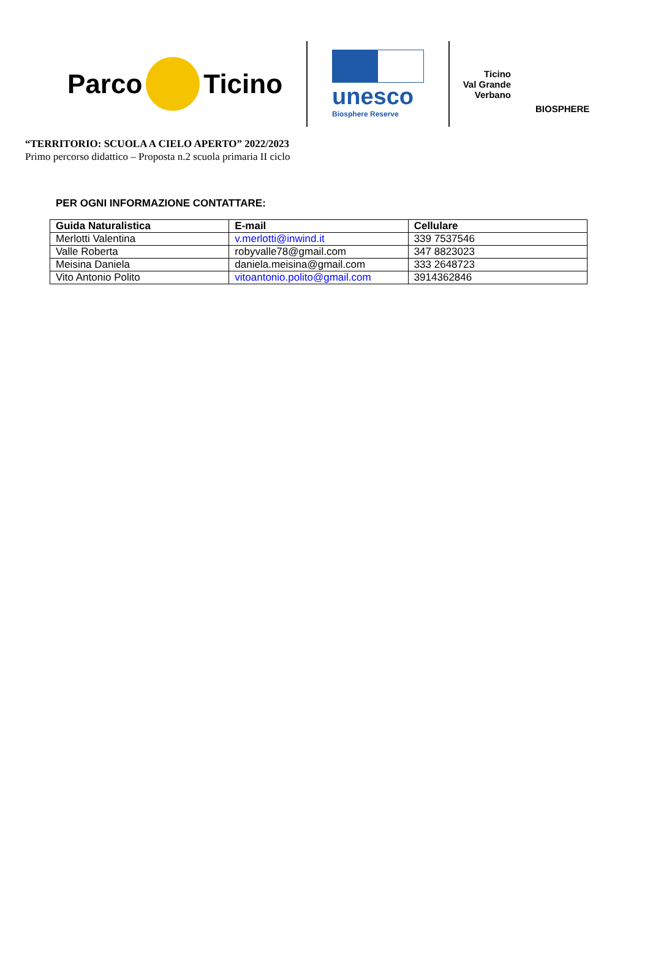Parco Ticino
unesco
Biosphere Reserve
Ticino
Val Grande
Verbano
BIOSPHERE
“TERRITORIO: SCUOLA A CIELO APERTO” 2022/2023
Primo percorso didattico – Proposta n.2 scuola primaria II ciclo
PER OGNI INFORMAZIONE CONTATTARE:
| Guida Naturalistica | E-mail | Cellulare |
| --- | --- | --- |
| Merlotti Valentina | v.merlotti@inwind.it | 339 7537546 |
| Valle Roberta | robyvalle78@gmail.com | 347 8823023 |
| Meisina Daniela | daniela.meisina@gmail.com | 333 2648723 |
| Vito Antonio Polito | vitoantonio.polito@gmail.com | 3914362846 |